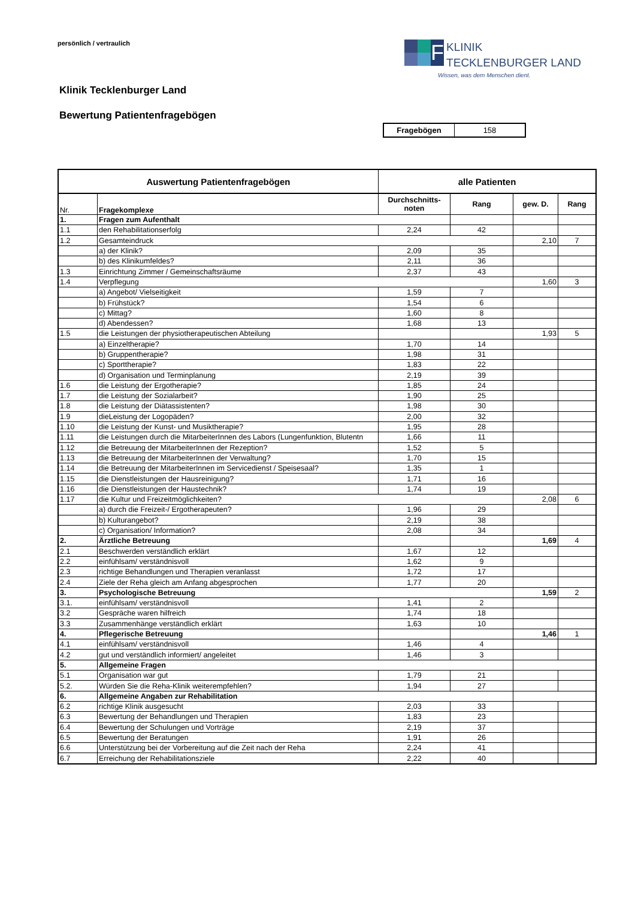persönlich / vertraulich
F
KLINIK
TECKLENBURGER LAND
Wissen, was dem Menschen dient.
Klinik Tecklenburger Land
Bewertung Patientenfragebögen
| Fragebögen | 158 |
| Auswertung Patientenfragebögen | | alle Patienten | | | |
| --- | --- | --- | --- | --- | --- |
| Nr. | Fragekomplexe | Durchschnitts- noten | Rang | gew. D. | Rang |
| 1. | Fragen zum Aufenthalt | | | | |
| 1.1 | den Rehabilitationserfolg | 2,24 | 42 | | |
| 1.2 | Gesamteindruck | | | 2,10 | 7 |
| | a) der Klinik? | 2,09 | 35 | | |
| | b) des Klinikumfeldes? | 2,11 | 36 | | |
| 1.3 | Einrichtung Zimmer / Gemeinschaftsräume | 2,37 | 43 | | |
| 1.4 | Verpflegung | | | 1,60 | 3 |
| | a) Angebot/ Vielseitigkeit | 1,59 | 7 | | |
| | b) Frühstück? | 1,54 | 6 | | |
| | c) Mittag? | 1,60 | 8 | | |
| | d) Abendessen? | 1,68 | 13 | | |
| 1.5 | die Leistungen der physiotherapeutischen Abteilung | | | 1,93 | 5 |
| | a) Einzeltherapie? | 1,70 | 14 | | |
| | b) Gruppentherapie? | 1,98 | 31 | | |
| | c) Sporttherapie? | 1,83 | 22 | | |
| | d) Organisation und Terminplanung | 2,19 | 39 | | |
| 1.6 | die Leistung der Ergotherapie? | 1,85 | 24 | | |
| 1.7 | die Leistung der Sozialarbeit? | 1,90 | 25 | | |
| 1.8 | die Leistung der Diätassistenten? | 1,98 | 30 | | |
| 1.9 | dieLeistung der Logopäden? | 2,00 | 32 | | |
| 1.10 | die Leistung der Kunst- und Musiktherapie? | 1,95 | 28 | | |
| 1.11 | die Leistungen durch die MitarbeiterInnen des Labors (Lungenfunktion, Blutentn | 1,66 | 11 | | |
| 1.12 | die Betreuung der MitarbeiterInnen der Rezeption? | 1,52 | 5 | | |
| 1.13 | die Betreuung der MitarbeiterInnen der Verwaltung? | 1,70 | 15 | | |
| 1.14 | die Betreuung der MitarbeiterInnen im Servicedienst / Speisesaal? | 1,35 | 1 | | |
| 1.15 | die Dienstleistungen der Hausreinigung? | 1,71 | 16 | | |
| 1.16 | die Dienstleistungen der Haustechnik? | 1,74 | 19 | | |
| 1.17 | die Kultur und Freizeitmöglichkeiten? | | | 2,08 | 6 |
| | a) durch die Freizeit-/ Ergotherapeuten? | 1,96 | 29 | | |
| | b) Kulturangebot? | 2,19 | 38 | | |
| | c) Organisation/ Information? | 2,08 | 34 | | |
| 2. | Ärztliche Betreuung | | | 1,69 | 4 |
| 2.1 | Beschwerden verständlich erklärt | 1,67 | 12 | | |
| 2.2 | einfühlsam/ verständnisvoll | 1,62 | 9 | | |
| 2.3 | richtige Behandlungen und Therapien veranlasst | 1,72 | 17 | | |
| 2.4 | Ziele der Reha gleich am Anfang abgesprochen | 1,77 | 20 | | |
| 3. | Psychologische Betreuung | | | 1,59 | 2 |
| 3.1. | einfühlsam/ verständnisvoll | 1,41 | 2 | | |
| 3.2 | Gespräche waren hilfreich | 1,74 | 18 | | |
| 3.3 | Zusammenhänge verständlich erklärt | 1,63 | 10 | | |
| 4. | Pflegerische Betreuung | | | 1,46 | 1 |
| 4.1 | einfühlsam/ verständnisvoll | 1,46 | 4 | | |
| 4.2 | gut und verständlich informiert/ angeleitet | 1,46 | 3 | | |
| 5. | Allgemeine Fragen | | | | |
| 5.1 | Organisation war gut | 1,79 | 21 | | |
| 5.2. | Würden Sie die Reha-Klinik weiterempfehlen? | 1,94 | 27 | | |
| 6. | Allgemeine Angaben zur Rehabilitation | | | | |
| 6.2 | richtige Klinik ausgesucht | 2,03 | 33 | | |
| 6.3 | Bewertung der Behandlungen und Therapien | 1,83 | 23 | | |
| 6.4 | Bewertung der Schulungen und Vorträge | 2,19 | 37 | | |
| 6.5 | Bewertung der Beratungen | 1,91 | 26 | | |
| 6.6 | Unterstützung bei der Vorbereitung auf die Zeit nach der Reha | 2,24 | 41 | | |
| 6.7 | Erreichung der Rehabilitationsziele | 2,22 | 40 | | |